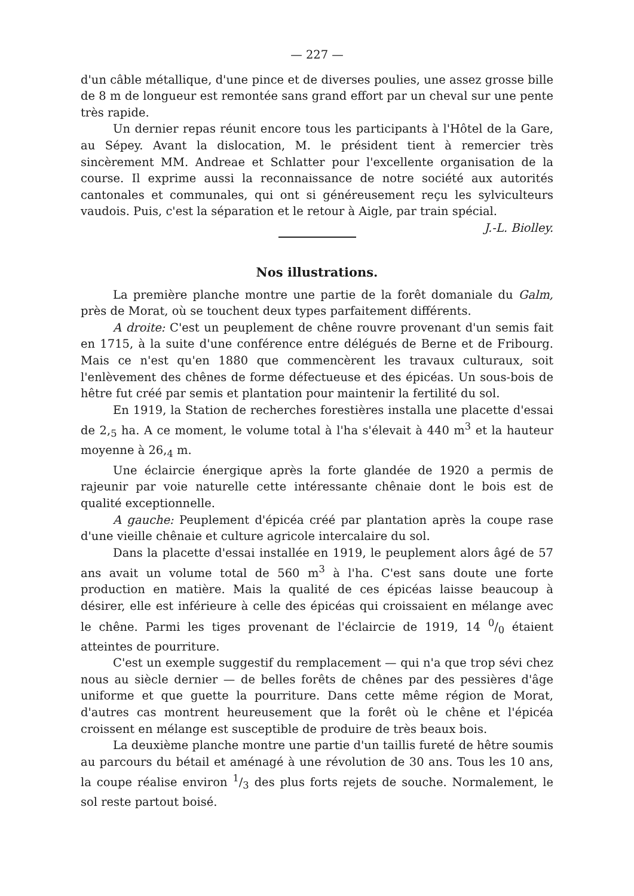— 227 —
d'un câble métallique, d'une pince et de diverses poulies, une assez grosse bille de 8 m de longueur est remontée sans grand effort par un cheval sur une pente très rapide.
Un dernier repas réunit encore tous les participants à l'Hôtel de la Gare, au Sépey. Avant la dislocation, M. le président tient à remercier très sincèrement MM. Andreae et Schlatter pour l'excellente organisation de la course. Il exprime aussi la reconnaissance de notre société aux autorités cantonales et communales, qui ont si généreusement reçu les sylviculteurs vaudois. Puis, c'est la séparation et le retour à Aigle, par train spécial. J.-L. Biolley.
Nos illustrations.
La première planche montre une partie de la forêt domaniale du Galm, près de Morat, où se touchent deux types parfaitement différents.
A droite: C'est un peuplement de chêne rouvre provenant d'un semis fait en 1715, à la suite d'une conférence entre délégués de Berne et de Fribourg. Mais ce n'est qu'en 1880 que commencèrent les travaux culturaux, soit l'enlèvement des chênes de forme défectueuse et des épicéas. Un sous-bois de hêtre fut créé par semis et plantation pour maintenir la fertilité du sol.
En 1919, la Station de recherches forestières installa une placette d'essai de 2,<sub>5</sub> ha. A ce moment, le volume total à l'ha s'élevait à 440 m<sup>3</sup> et la hauteur moyenne à 26,<sub>4</sub> m.
Une éclaircie énergique après la forte glandée de 1920 a permis de rajeunir par voie naturelle cette intéressante chênaie dont le bois est de qualité exceptionnelle.
A gauche: Peuplement d'épicéa créé par plantation après la coupe rase d'une vieille chênaie et culture agricole intercalaire du sol.
Dans la placette d'essai installée en 1919, le peuplement alors âgé de 57 ans avait un volume total de 560 m<sup>3</sup> à l'ha. C'est sans doute une forte production en matière. Mais la qualité de ces épicéas laisse beaucoup à désirer, elle est inférieure à celle des épicéas qui croissaient en mélange avec le chêne. Parmi les tiges provenant de l'éclaircie de 1919, 14 0/0 étaient atteintes de pourriture.
C'est un exemple suggestif du remplacement — qui n'a que trop sévi chez nous au siècle dernier — de belles forêts de chênes par des pessières d'âge uniforme et que guette la pourriture. Dans cette même région de Morat, d'autres cas montrent heureusement que la forêt où le chêne et l'épicéa croissent en mélange est susceptible de produire de très beaux bois.
La deuxième planche montre une partie d'un taillis fureté de hêtre soumis au parcours du bétail et aménagé à une révolution de 30 ans. Tous les 10 ans, la coupe réalise environ 1/3 des plus forts rejets de souche. Normalement, le sol reste partout boisé.